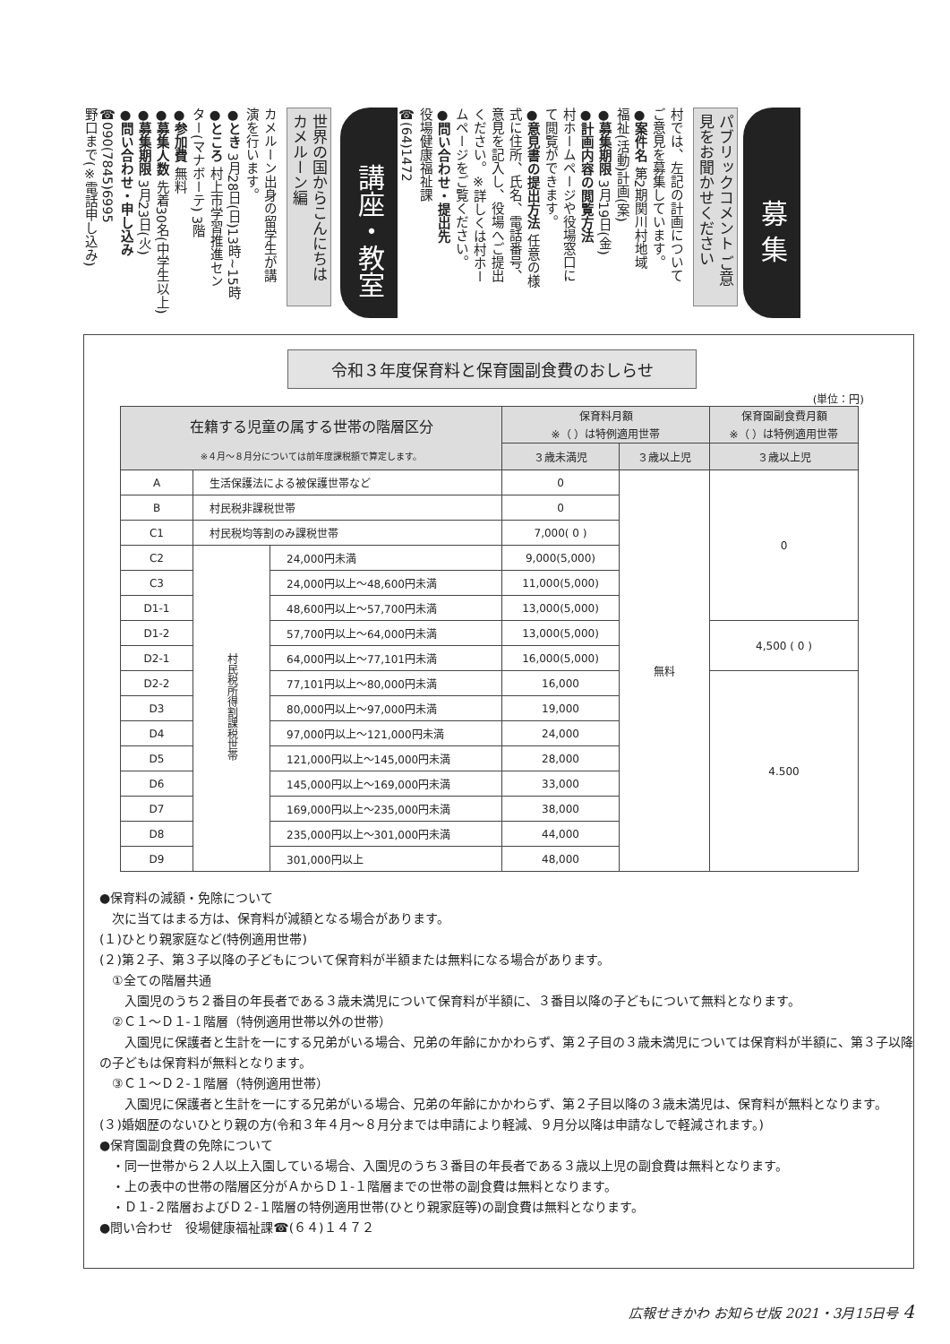募 集
パブリックコメント ご意見をお聞かせください
村では、左記の計画について
ご意見を募集しています。
●案件名 第2期関川村地域
福祉(活動)計画(案)
●募集期限 3月19日(金)
●計画内容の閲覧方法
村ホームページや役場窓口に
て閲覧ができます。
●意見書の提出方法 任意の様
式に住所、氏名、電話番号、
意見を記入し、役場へご提出
ください。※詳しくは村ホー
ムページをご覧ください。
●問い合わせ・提出先
役場健康福祉課
☎(64)1472
講座・教室
世界の国からこんにちは カメルーン編
カメルーン出身の留学生が講
演を行います。
●とき 3月28日(日)13時~15時
●ところ 村上市学習推進セン
ター(マナボーテ) 3階
●参加費 無料
●募集人数 先着30名(中学生以上)
●募集期限 3月23日(火)
●問い合わせ・申し込み
☎090(7845)6995
野口まで(※電話申し込み)
令和３年度保育料と保育園副食費のおしらせ
(単位：円)
| 在籍する児童の属する世帯の階層区分 ※４月～８月分については前年度課税額で算定します。 | | | 保育料月額 ※（ ）は特例適用世帯 | | 保育園副食費月額 ※（ ）は特例適用世帯 |
| --- | --- | --- | --- | --- | --- |
| | | | ３歳未満児 | ３歳以上児 | ３歳以上児 |
| A | 生活保護法による被保護世帯など | | 0 | 無料 | 0 |
| B | 村民税非課税世帯 | | 0 | | |
| C1 | 村民税均等割のみ課税世帯 | | 7,000( 0 ) | | |
| C2 | 村民税所得割課税世帯 | 24,000円未満 | 9,000(5,000) | | |
| C3 | | 24,000円以上～48,600円未満 | 11,000(5,000) | | |
| D1-1 | | 48,600円以上～57,700円未満 | 13,000(5,000) | | |
| D1-2 | | 57,700円以上～64,000円未満 | 13,000(5,000) | | 4,500 ( 0 ) |
| D2-1 | | 64,000円以上～77,101円未満 | 16,000(5,000) | | |
| D2-2 | | 77,101円以上～80,000円未満 | 16,000 | | 4.500 |
| D3 | | 80,000円以上～97,000円未満 | 19,000 | | |
| D4 | | 97,000円以上～121,000円未満 | 24,000 | | |
| D5 | | 121,000円以上～145,000円未満 | 28,000 | | |
| D6 | | 145,000円以上～169,000円未満 | 33,000 | | |
| D7 | | 169,000円以上～235,000円未満 | 38,000 | | |
| D8 | | 235,000円以上～301,000円未満 | 44,000 | | |
| D9 | | 301,000円以上 | 48,000 | | |
●保育料の減額・免除について
　次に当てはまる方は、保育料が減額となる場合があります。
(１)ひとり親家庭など(特例適用世帯)
(２)第２子、第３子以降の子どもについて保育料が半額または無料になる場合があります。
　①全ての階層共通
　　入園児のうち２番目の年長者である３歳未満児について保育料が半額に、３番目以降の子どもについて無料となります。
　②Ｃ１～Ｄ１-１階層（特例適用世帯以外の世帯）
　　入園児に保護者と生計を一にする兄弟がいる場合、兄弟の年齢にかかわらず、第２子目の３歳未満児については保育料が半額に、第３子以降の子どもは保育料が無料となります。
　③Ｃ１～Ｄ２-１階層（特例適用世帯）
　　入園児に保護者と生計を一にする兄弟がいる場合、兄弟の年齢にかかわらず、第２子目以降の３歳未満児は、保育料が無料となります。
(３)婚姻歴のないひとり親の方(令和３年４月～８月分までは申請により軽減、９月分以降は申請なしで軽減されます。)
●保育園副食費の免除について
　・同一世帯から２人以上入園している場合、入園児のうち３番目の年長者である３歳以上児の副食費は無料となります。
　・上の表中の世帯の階層区分がＡからＤ１-１階層までの世帯の副食費は無料となります。
　・Ｄ１-２階層およびＤ２-１階層の特例適用世帯(ひとり親家庭等)の副食費は無料となります。
●問い合わせ　役場健康福祉課☎(６４)１４７２
広報せきかわ お知らせ版 2021・3月15日号 4